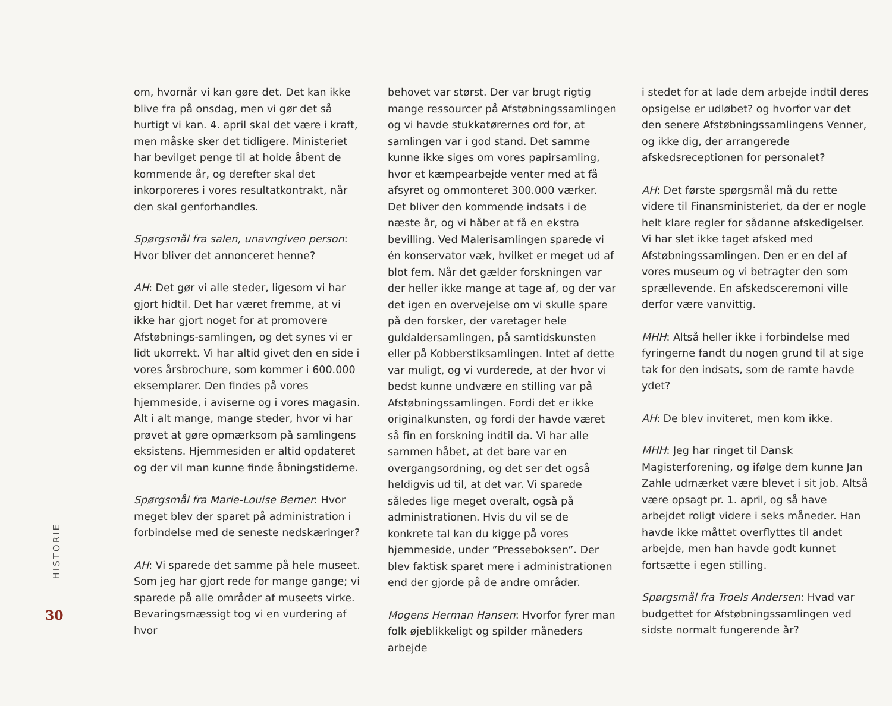HISTORIE
30
om, hvornår vi kan gøre det. Det kan ikke blive fra på onsdag, men vi gør det så hurtigt vi kan. 4. april skal det være i kraft, men måske sker det tidligere. Ministeriet har bevilget penge til at holde åbent de kommende år, og derefter skal det inkorporeres i vores resultatkontrakt, når den skal genforhandles.
Spørgsmål fra salen, unavngiven person: Hvor bliver det annonceret henne?
AH: Det gør vi alle steder, ligesom vi har gjort hidtil. Det har været fremme, at vi ikke har gjort noget for at promovere Afstøbnings-samlingen, og det synes vi er lidt ukorrekt. Vi har altid givet den en side i vores årsbrochure, som kommer i 600.000 eksemplarer. Den findes på vores hjemmeside, i aviserne og i vores magasin. Alt i alt mange, mange steder, hvor vi har prøvet at gøre opmærksom på samlingens eksistens. Hjemmesiden er altid opdateret og der vil man kunne finde åbningstiderne.
Spørgsmål fra Marie-Louise Berner: Hvor meget blev der sparet på administration i forbindelse med de seneste nedskæringer?
AH: Vi sparede det samme på hele museet. Som jeg har gjort rede for mange gange; vi sparede på alle områder af museets virke. Bevaringsmæssigt tog vi en vurdering af hvor
behovet var størst. Der var brugt rigtig mange ressourcer på Afstøbningssamlingen og vi havde stukkatørernes ord for, at samlingen var i god stand. Det samme kunne ikke siges om vores papirsamling, hvor et kæmpearbejde venter med at få afsyret og ommonteret 300.000 værker. Det bliver den kommende indsats i de næste år, og vi håber at få en ekstra bevilling. Ved Malerisamlingen sparede vi én konservator væk, hvilket er meget ud af blot fem. Når det gælder forskningen var der heller ikke mange at tage af, og der var det igen en overvejelse om vi skulle spare på den forsker, der varetager hele guldaldersamlingen, på samtidskunsten eller på Kobberstiksamlingen. Intet af dette var muligt, og vi vurderede, at der hvor vi bedst kunne undvære en stilling var på Afstøbningssamlingen. Fordi det er ikke originalkunsten, og fordi der havde været så fin en forskning indtil da. Vi har alle sammen håbet, at det bare var en overgangsordning, og det ser det også heldigvis ud til, at det var. Vi sparede således lige meget overalt, også på administrationen. Hvis du vil se de konkrete tal kan du kigge på vores hjemmeside, under ”Presseboksen”. Der blev faktisk sparet mere i administrationen end der gjorde på de andre områder.
Mogens Herman Hansen: Hvorfor fyrer man folk øjeblikkeligt og spilder måneders arbejde
i stedet for at lade dem arbejde indtil deres opsigelse er udløbet? og hvorfor var det den senere Afstøbningssamlingens Venner, og ikke dig, der arrangerede afskedsreceptionen for personalet?
AH: Det første spørgsmål må du rette videre til Finansministeriet, da der er nogle helt klare regler for sådanne afskedigelser. Vi har slet ikke taget afsked med Afstøbningssamlingen. Den er en del af vores museum og vi betragter den som sprællevende. En afskedsceremoni ville derfor være vanvittig.
MHH: Altså heller ikke i forbindelse med fyringerne fandt du nogen grund til at sige tak for den indsats, som de ramte havde ydet?
AH: De blev inviteret, men kom ikke.
MHH: Jeg har ringet til Dansk Magisterforening, og ifølge dem kunne Jan Zahle udmærket være blevet i sit job. Altså være opsagt pr. 1. april, og så have arbejdet roligt videre i seks måneder. Han havde ikke måttet overflyttes til andet arbejde, men han havde godt kunnet fortsætte i egen stilling.
Spørgsmål fra Troels Andersen: Hvad var budgettet for Afstøbningssamlingen ved sidste normalt fungerende år?